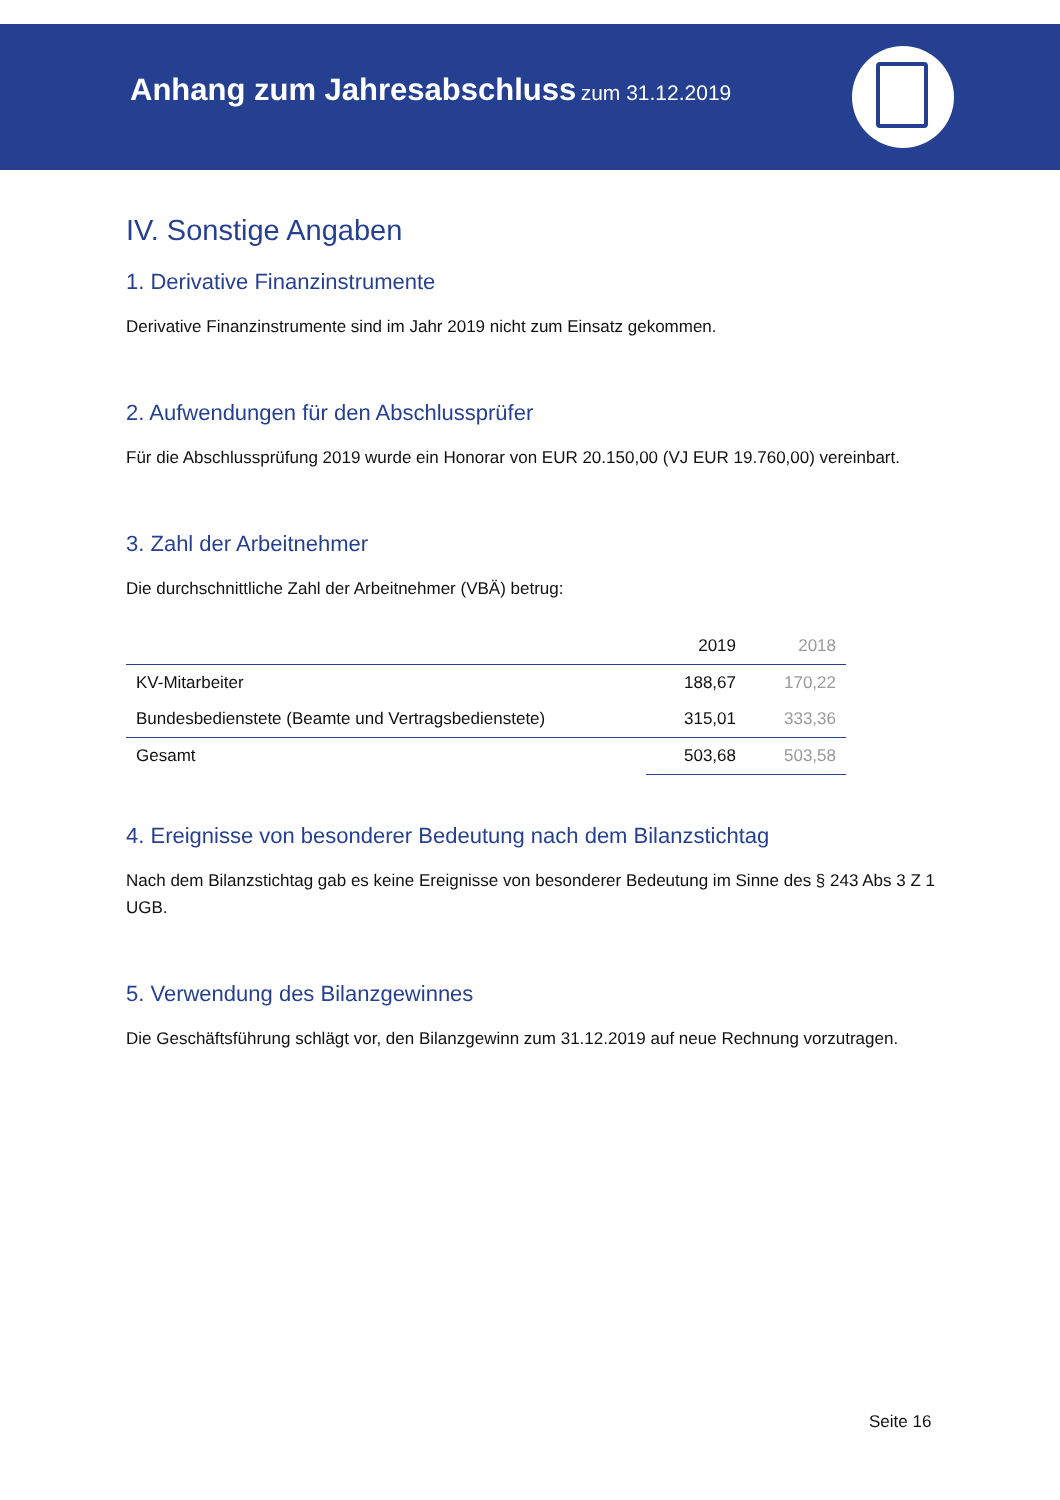Anhang zum Jahresabschluss zum 31.12.2019
IV. Sonstige Angaben
1. Derivative Finanzinstrumente
Derivative Finanzinstrumente sind im Jahr 2019 nicht zum Einsatz gekommen.
2. Aufwendungen für den Abschlussprüfer
Für die Abschlussprüfung 2019 wurde ein Honorar von EUR 20.150,00 (VJ EUR 19.760,00) vereinbart.
3. Zahl der Arbeitnehmer
Die durchschnittliche Zahl der Arbeitnehmer (VBÄ) betrug:
| | 2019 | 2018 |
| --- | --- | --- |
| KV-Mitarbeiter | 188,67 | 170,22 |
| Bundesbedienstete (Beamte und Vertragsbedienstete) | 315,01 | 333,36 |
| Gesamt | 503,68 | 503,58 |
4. Ereignisse von besonderer Bedeutung nach dem Bilanzstichtag
Nach dem Bilanzstichtag gab es keine Ereignisse von besonderer Bedeutung im Sinne des § 243 Abs 3 Z 1 UGB.
5. Verwendung des Bilanzgewinnes
Die Geschäftsführung schlägt vor, den Bilanzgewinn zum 31.12.2019 auf neue Rechnung vorzutragen.
Seite 16